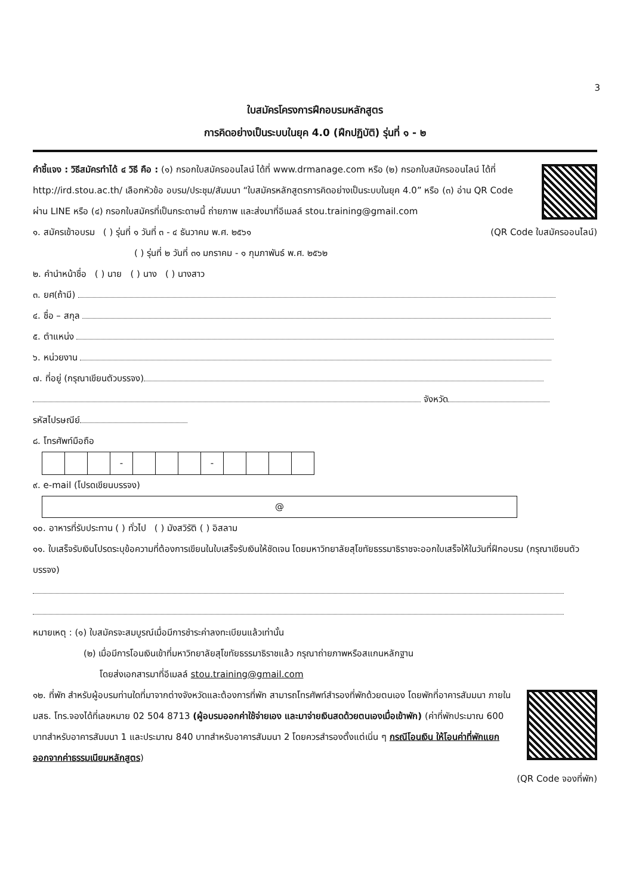3
ใบสมัครโครงการฝึกอบรมหลักสูตร
การคิดอย่างเป็นระบบในยุค 4.0 (ฝึกปฏิบัติ) รุ่นที่ ๑ - ๒
คำชี้แจง : วิธีสมัครทำได้ ๔ วิธี คือ : (๑) กรอกใบสมัครออนไลน์ ได้ที่ www.drmanage.com หรือ (๒) กรอกใบสมัครออนไลน์ ได้ที่ http://ird.stou.ac.th/ เลือกหัวข้อ อบรม/ประชุม/สัมมนา “ใบสมัครหลักสูตรการคิดอย่างเป็นระบบในยุค 4.0” หรือ (๓) อ่าน QR Code ผ่าน LINE หรือ (๔) กรอกใบสมัครที่เป็นกระดาษนี้ ถ่ายภาพ และส่งมาที่อีเมลล์ stou.training@gmail.com
๑. สมัครเข้าอบรม ( ) รุ่นที่ ๑ วันที่ ๓ - ๔ ธันวาคม พ.ศ. ๒๕๖๑ (QR Code ใบสมัครออนไลน์)
( ) รุ่นที่ ๒ วันที่ ๓๑ มกราคม - ๑ กุมภาพันธ์ พ.ศ. ๒๕๖๒
๒. คำนำหน้าชื่อ ( ) นาย ( ) นาง ( ) นางสาว
๓. ยศ(ถ้ามี)
๔. ชื่อ – สกุล
๕. ตำแหน่ง
๖. หน่วยงาน
๗. ที่อยู่ (กรุณาเขียนตัวบรรจง)
จังหวัด
รหัสไปรษณีย์
๘. โทรศัพท์มือถือ
| | | | - | | | | - | | | | |
๙. e-mail (โปรดเขียนบรรจง)
@
๑๐. อาหารที่รับประทาน ( ) ทั่วไป ( ) มังสวิรัติ ( ) อิสลาม
๑๑. ใบเสร็จรับเงินโปรดระบุข้อความที่ต้องการเขียนในใบเสร็จรับเงินให้ชัดเจน โดยมหาวิทยาลัยสุโขทัยธรรมาธิราชจะออกใบเสร็จให้ในวันที่ฝึกอบรม (กรุณาเขียนตัวบรรจง)
หมายเหตุ : (๑) ใบสมัครจะสมบูรณ์เมื่อมีการชำระค่าลงทะเบียนแล้วเท่านั้น
(๒) เมื่อมีการโอนเงินเข้าที่มหาวิทยาลัยสุโขทัยธรรมาธิราชแล้ว กรุณาถ่ายภาพหรือสแกนหลักฐาน
โดยส่งเอกสารมาที่อีเมลล์ stou.training@gmail.com
๑๒. ที่พัก สำหรับผู้อบรมท่านใดที่มาจากต่างจังหวัดและต้องการที่พัก สามารถโทรศัพท์สำรองที่พักด้วยตนเอง โดยพักที่อาคารสัมมนา ภายใน มสธ. โทร.จองได้ที่เลขหมาย 02 504 8713 (ผู้อบรมออกค่าใช้จ่ายเอง และมาจ่ายเงินสดด้วยตนเองเมื่อเข้าพัก) (ค่าที่พักประมาณ 600 บาทสำหรับอาคารสัมมนา 1 และประมาณ 840 บาทสำหรับอาคารสัมมนา 2 โดยควรสำรองตั้งแต่เนิ่น ๆ กรณีโอนเงิน ให้โอนค่าที่พักแยกออกจากค่าธรรมเนียมหลักสูตร)
(QR Code จองที่พัก)